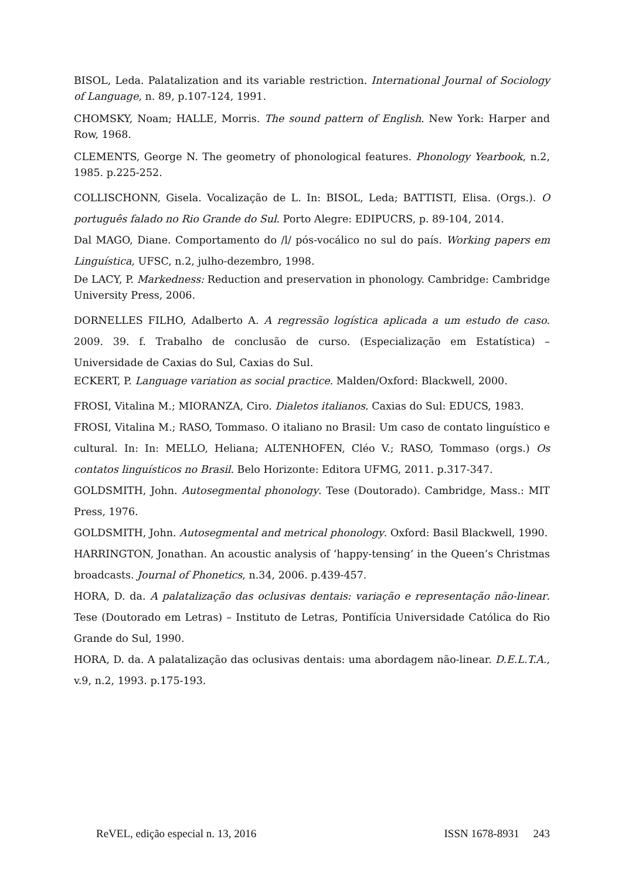BISOL, Leda. Palatalization and its variable restriction. International Journal of Sociology of Language, n. 89, p.107-124, 1991.
CHOMSKY, Noam; HALLE, Morris. The sound pattern of English. New York: Harper and Row, 1968.
CLEMENTS, George N. The geometry of phonological features. Phonology Yearbook, n.2, 1985. p.225-252.
COLLISCHONN, Gisela. Vocalização de L. In: BISOL, Leda; BATTISTI, Elisa. (Orgs.). O português falado no Rio Grande do Sul. Porto Alegre: EDIPUCRS, p. 89-104, 2014.
Dal MAGO, Diane. Comportamento do /l/ pós-vocálico no sul do país. Working papers em Linguística, UFSC, n.2, julho-dezembro, 1998.
De LACY, P. Markedness: Reduction and preservation in phonology. Cambridge: Cambridge University Press, 2006.
DORNELLES FILHO, Adalberto A. A regressão logística aplicada a um estudo de caso. 2009. 39. f. Trabalho de conclusão de curso. (Especialização em Estatística) – Universidade de Caxias do Sul, Caxias do Sul.
ECKERT, P. Language variation as social practice. Malden/Oxford: Blackwell, 2000.
FROSI, Vitalina M.; MIORANZA, Ciro. Dialetos italianos. Caxias do Sul: EDUCS, 1983.
FROSI, Vitalina M.; RASO, Tommaso. O italiano no Brasil: Um caso de contato linguístico e cultural. In: In: MELLO, Heliana; ALTENHOFEN, Cléo V.; RASO, Tommaso (orgs.) Os contatos linguísticos no Brasil. Belo Horizonte: Editora UFMG, 2011. p.317-347.
GOLDSMITH, John. Autosegmental phonology. Tese (Doutorado). Cambridge, Mass.: MIT Press, 1976.
GOLDSMITH, John. Autosegmental and metrical phonology. Oxford: Basil Blackwell, 1990.
HARRINGTON, Jonathan. An acoustic analysis of ‘happy-tensing’ in the Queen’s Christmas broadcasts. Journal of Phonetics, n.34, 2006. p.439-457.
HORA, D. da. A palatalização das oclusivas dentais: variação e representação não-linear. Tese (Doutorado em Letras) – Instituto de Letras, Pontifícia Universidade Católica do Rio Grande do Sul, 1990.
HORA, D. da. A palatalização das oclusivas dentais: uma abordagem não-linear. D.E.L.T.A., v.9, n.2, 1993. p.175-193.
ReVEL, edição especial n. 13, 2016 ISSN 1678-8931 243